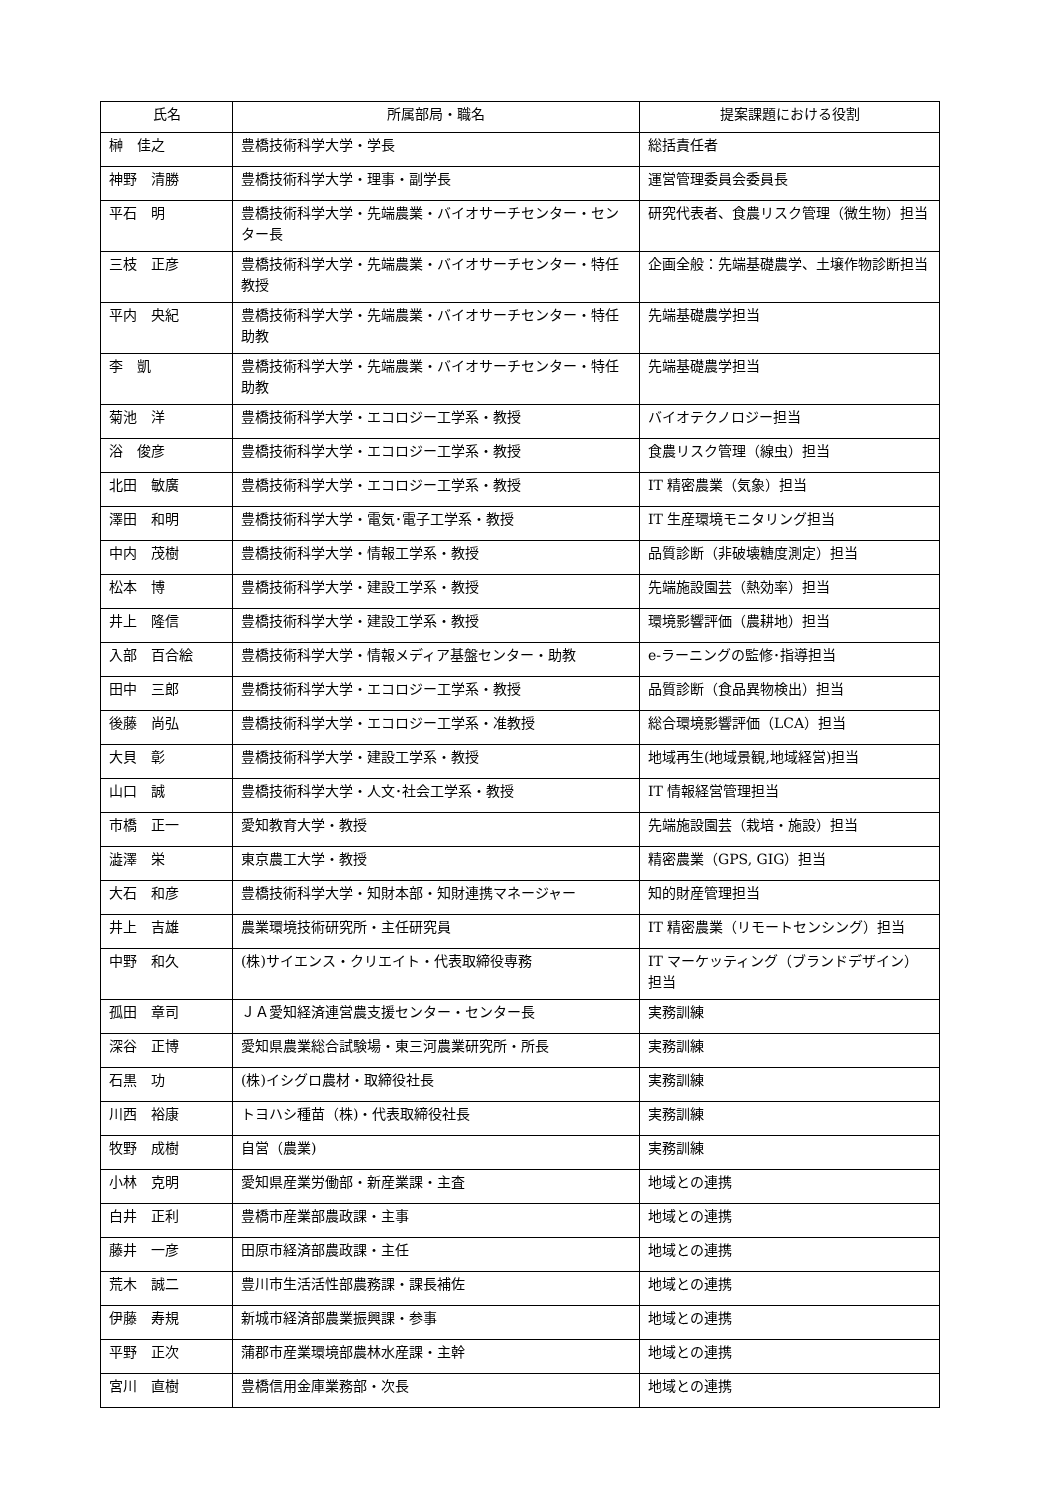| 氏名 | 所属部局・職名 | 提案課題における役割 |
| --- | --- | --- |
| 榊 佳之 | 豊橋技術科学大学・学長 | 総括責任者 |
| 神野 清勝 | 豊橋技術科学大学・理事・副学長 | 運営管理委員会委員長 |
| 平石 明 | 豊橋技術科学大学・先端農業・バイオサーチセンター・センター長 | 研究代表者、食農リスク管理（微生物）担当 |
| 三枝 正彦 | 豊橋技術科学大学・先端農業・バイオサーチセンター・特任教授 | 企画全般：先端基礎農学、土壌作物診断担当 |
| 平内 央紀 | 豊橋技術科学大学・先端農業・バイオサーチセンター・特任助教 | 先端基礎農学担当 |
| 李 凱 | 豊橋技術科学大学・先端農業・バイオサーチセンター・特任助教 | 先端基礎農学担当 |
| 菊池 洋 | 豊橋技術科学大学・エコロジー工学系・教授 | バイオテクノロジー担当 |
| 浴 俊彦 | 豊橋技術科学大学・エコロジー工学系・教授 | 食農リスク管理（線虫）担当 |
| 北田 敏廣 | 豊橋技術科学大学・エコロジー工学系・教授 | IT 精密農業（気象）担当 |
| 澤田 和明 | 豊橋技術科学大学・電気･電子工学系・教授 | IT 生産環境モニタリング担当 |
| 中内 茂樹 | 豊橋技術科学大学・情報工学系・教授 | 品質診断（非破壊糖度測定）担当 |
| 松本 博 | 豊橋技術科学大学・建設工学系・教授 | 先端施設園芸（熱効率）担当 |
| 井上 隆信 | 豊橋技術科学大学・建設工学系・教授 | 環境影響評価（農耕地）担当 |
| 入部 百合絵 | 豊橋技術科学大学・情報メディア基盤センター・助教 | e-ラーニングの監修･指導担当 |
| 田中 三郎 | 豊橋技術科学大学・エコロジー工学系・教授 | 品質診断（食品異物検出）担当 |
| 後藤 尚弘 | 豊橋技術科学大学・エコロジー工学系・准教授 | 総合環境影響評価（LCA）担当 |
| 大貝 彰 | 豊橋技術科学大学・建設工学系・教授 | 地域再生(地域景観,地域経営)担当 |
| 山口 誠 | 豊橋技術科学大学・人文･社会工学系・教授 | IT 情報経営管理担当 |
| 市橋 正一 | 愛知教育大学・教授 | 先端施設園芸（栽培・施設）担当 |
| 澁澤 栄 | 東京農工大学・教授 | 精密農業（GPS, GIG）担当 |
| 大石 和彦 | 豊橋技術科学大学・知財本部・知財連携マネージャー | 知的財産管理担当 |
| 井上 吉雄 | 農業環境技術研究所・主任研究員 | IT 精密農業（リモートセンシング）担当 |
| 中野 和久 | (株)サイエンス・クリエイト・代表取締役専務 | IT マーケッティング（ブランドデザイン）担当 |
| 孤田 章司 | ＪＡ愛知経済連営農支援センター・センター長 | 実務訓練 |
| 深谷 正博 | 愛知県農業総合試験場・東三河農業研究所・所長 | 実務訓練 |
| 石黒 功 | (株)イシグロ農材・取締役社長 | 実務訓練 |
| 川西 裕康 | トヨハシ種苗（株)・代表取締役社長 | 実務訓練 |
| 牧野 成樹 | 自営（農業) | 実務訓練 |
| 小林 克明 | 愛知県産業労働部・新産業課・主査 | 地域との連携 |
| 白井 正利 | 豊橋市産業部農政課・主事 | 地域との連携 |
| 藤井 一彦 | 田原市経済部農政課・主任 | 地域との連携 |
| 荒木 誠二 | 豊川市生活活性部農務課・課長補佐 | 地域との連携 |
| 伊藤 寿規 | 新城市経済部農業振興課・参事 | 地域との連携 |
| 平野 正次 | 蒲郡市産業環境部農林水産課・主幹 | 地域との連携 |
| 宮川 直樹 | 豊橋信用金庫業務部・次長 | 地域との連携 |